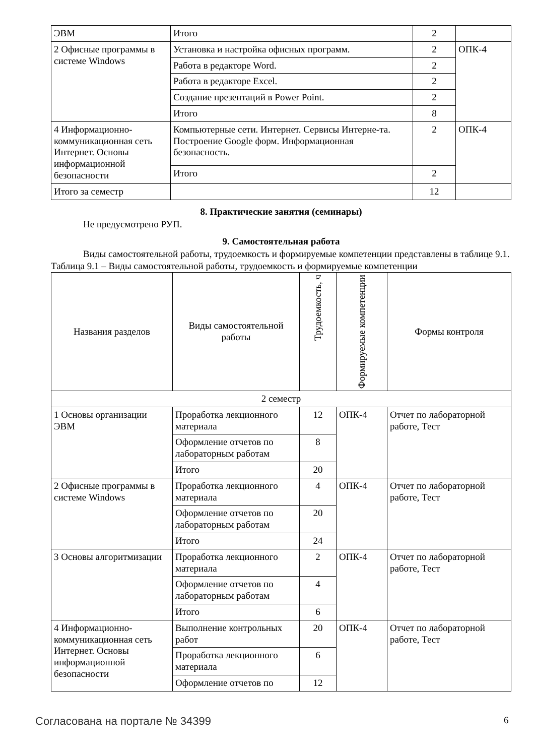| ЭВМ | Итого | 2 | |
| 2 Офисные программы в системе Windows | Установка и настройка офисных программ. | 2 | ОПК-4 |
| | Работа в редакторе Word. | 2 | |
| | Работа в редакторе Excel. | 2 | |
| | Создание презентаций в Power Point. | 2 | |
| | Итого | 8 | |
| 4 Информационно-коммуникационная сеть Интернет. Основы информационной безопасности | Компьютерные сети. Интернет. Сервисы Интерне-та. Построение Google форм. Информационная безопасность. | 2 | ОПК-4 |
| | Итого | 2 | |
| Итого за семестр | | 12 | |
8. Практические занятия (семинары)
Не предусмотрено РУП.
9. Самостоятельная работа
Виды самостоятельной работы, трудоемкость и формируемые компетенции представлены в таблице 9.1.
Таблица 9.1 – Виды самостоятельной работы, трудоемкость и формируемые компетенции
| Названия разделов | Виды самостоятельной работы | Трудоемкость, ч | Формируемые компетенции | Формы контроля |
| --- | --- | --- | --- | --- |
| 2 семестр | | | | |
| 1 Основы организации ЭВМ | Проработка лекционного материала | 12 | ОПК-4 | Отчет по лабораторной работе, Тест |
| | Оформление отчетов по лабораторным работам | 8 | | |
| | Итого | 20 | | |
| 2 Офисные программы в системе Windows | Проработка лекционного материала | 4 | ОПК-4 | Отчет по лабораторной работе, Тест |
| | Оформление отчетов по лабораторным работам | 20 | | |
| | Итого | 24 | | |
| 3 Основы алгоритмизации | Проработка лекционного материала | 2 | ОПК-4 | Отчет по лабораторной работе, Тест |
| | Оформление отчетов по лабораторным работам | 4 | | |
| | Итого | 6 | | |
| 4 Информационно-коммуникационная сеть Интернет. Основы информационной безопасности | Выполнение контрольных работ | 20 | ОПК-4 | Отчет по лабораторной работе, Тест |
| | Проработка лекционного материала | 6 | | |
| | Оформление отчетов по | 12 | | |
Согласована на портале № 34399 6